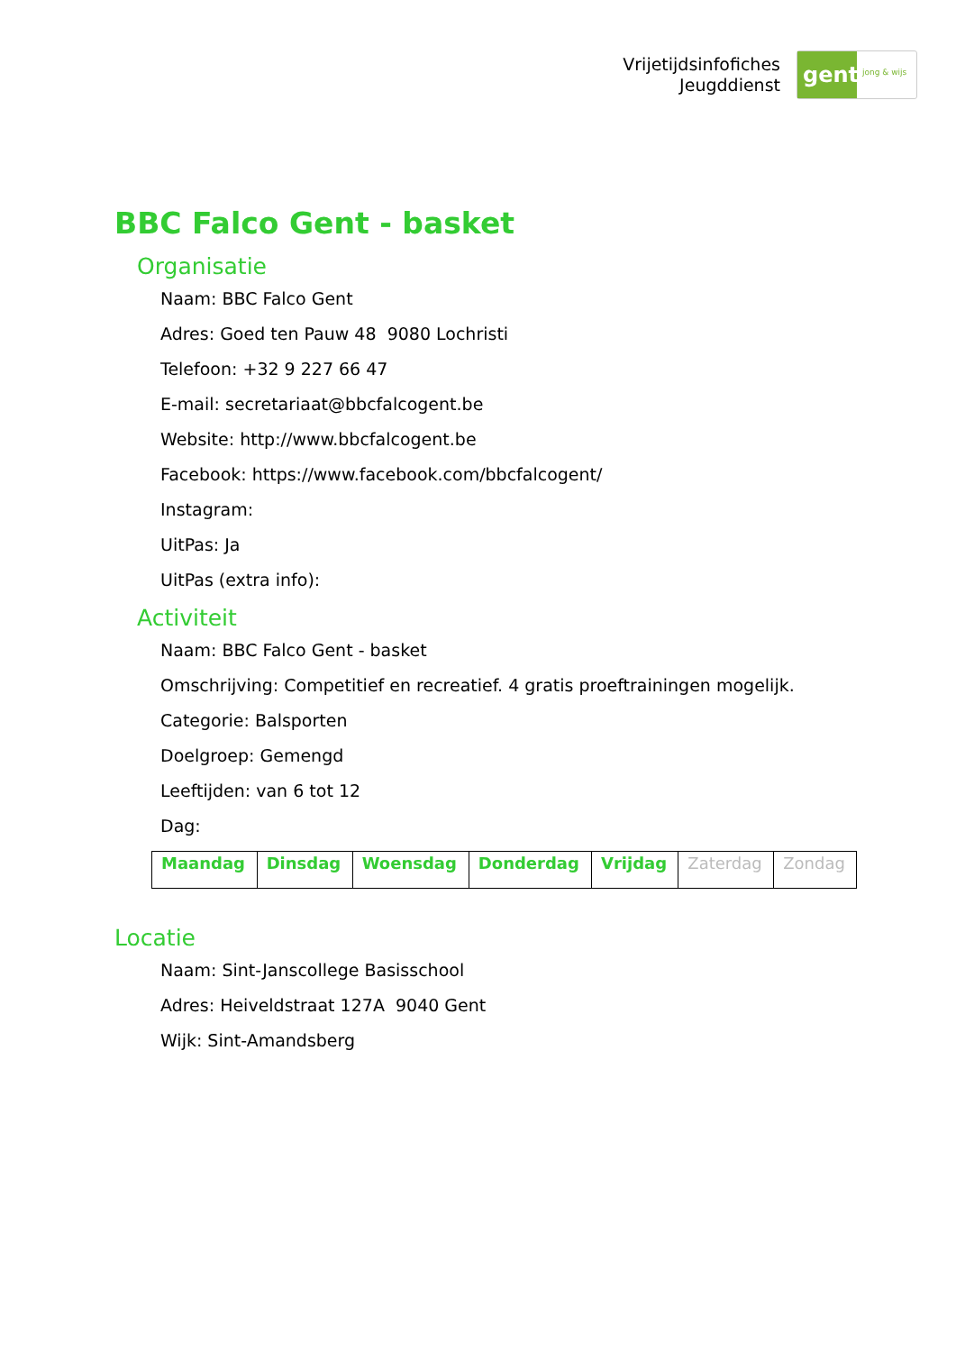Vrijetijdsinfofiches
Jeugddienst
gent:
jong & wijs
BBC Falco Gent - basket
Organisatie
Naam: BBC Falco Gent
Adres: Goed ten Pauw 48 9080 Lochristi
Telefoon: +32 9 227 66 47
E-mail: secretariaat@bbcfalcogent.be
Website: http://www.bbcfalcogent.be
Facebook: https://www.facebook.com/bbcfalcogent/
Instagram:
UitPas: Ja
UitPas (extra info):
Activiteit
Naam: BBC Falco Gent - basket
Omschrijving: Competitief en recreatief. 4 gratis proeftrainingen mogelijk.
Categorie: Balsporten
Doelgroep: Gemengd
Leeftijden: van 6 tot 12
Dag:
| Maandag | Dinsdag | Woensdag | Donderdag | Vrijdag | Zaterdag | Zondag |
Locatie
Naam: Sint-Janscollege Basisschool
Adres: Heiveldstraat 127A 9040 Gent
Wijk: Sint-Amandsberg